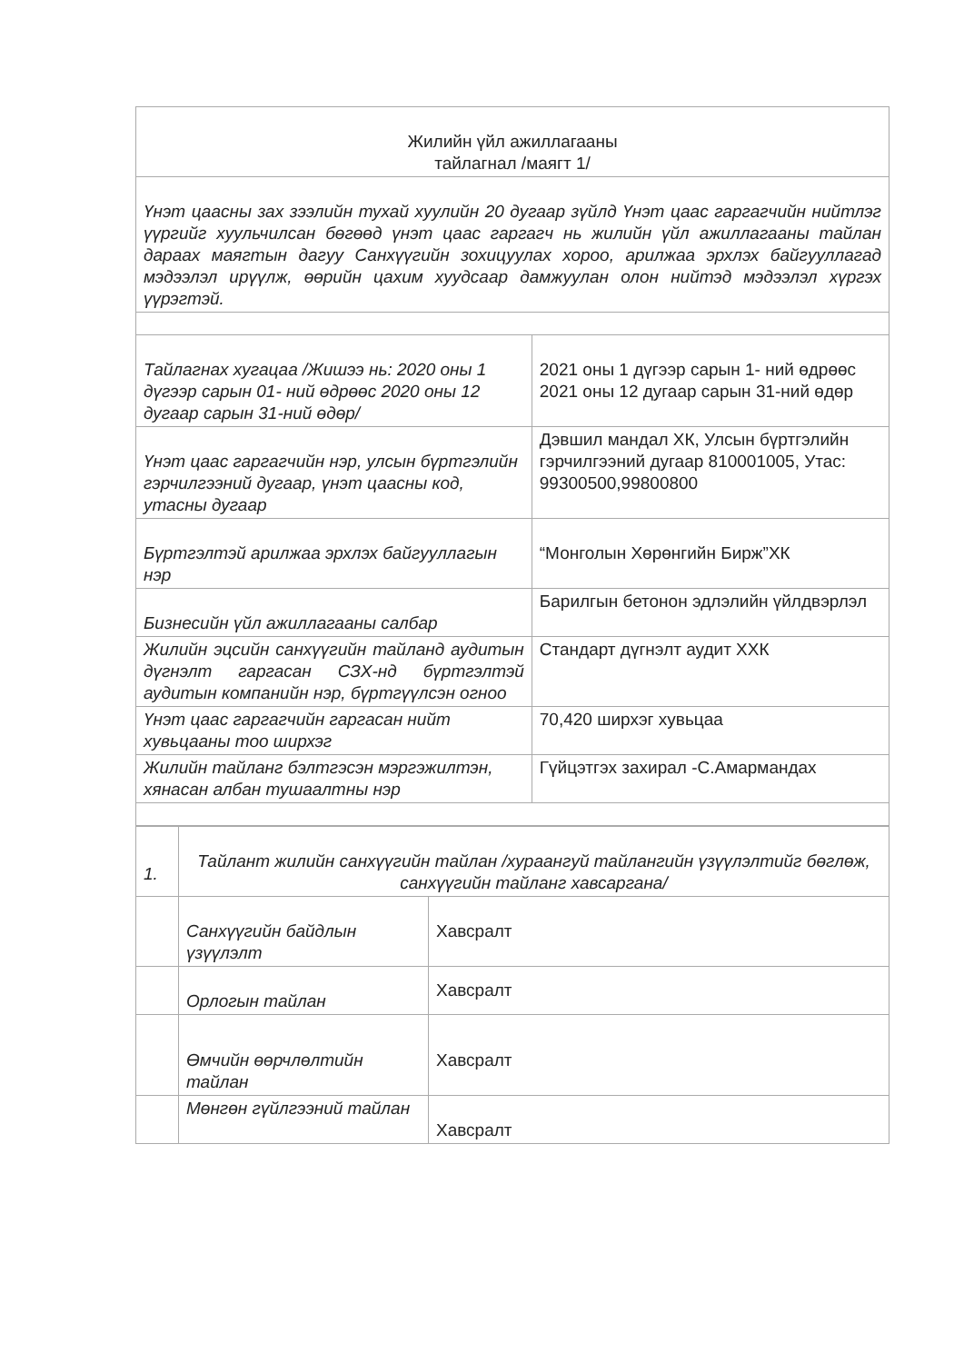| Жилийн үйл ажиллагааны тайлагнал /маягт 1/ | |
| Үнэт цаасны зах зээлийн тухай хуулийн 20 дугаар зүйлд Үнэт цаас гаргагчийн нийтлэг үүргийг хуульчилсан бөгөөд үнэт цаас гаргагч нь жилийн үйл ажиллагааны тайлан дараах маягтын дагуу Санхүүгийн зохицуулах хороо, арилжаа эрхлэх байгууллагад мэдээлэл ирүүлж, өөрийн цахим хуудсаар дамжуулан олон нийтэд мэдээлэл хүргэх үүрэгтэй. | |
| Тайлагнах хугацаа /Жишээ нь: 2020 оны 1 дүгээр сарын 01- ний өдрөөс 2020 оны 12 дугаар сарын 31-ний өдөр/ | 2021 оны 1 дүгээр сарын 1- ний өдрөөс 2021 оны 12 дугаар сарын 31-ний өдөр |
| Үнэт цаас гаргагчийн нэр, улсын бүртгэлийн гэрчилгээний дугаар, үнэт цаасны код, утасны дугаар | Дэвшил мандал ХК, Улсын бүртгэлийн гэрчилгээний дугаар 810001005, Утас: 99300500,99800800 |
| Бүртгэлтэй арилжаа эрхлэх байгууллагын нэр | “Монголын Хөрөнгийн Бирж”ХК |
| Бизнесийн үйл ажиллагааны салбар | Барилгын бетонон эдлэлийн үйлдвэрлэл |
| Жилийн эцсийн санхүүгийн тайланд аудитын дүгнэлт гаргасан СЗХ-нд бүртгэлтэй аудитын компанийн нэр, бүртгүүлсэн огноо | Стандарт дүгнэлт аудит ХХК |
| Үнэт цаас гаргагчийн гаргасан нийт хувьцааны тоо ширхэг | 70,420 ширхэг хувьцаа |
| Жилийн тайланг бэлтгэсэн мэргэжилтэн, хянасан албан тушаалтны нэр | Гүйцэтгэх захирал -С.Амармандах |
| 1. | Тайлант жилийн санхүүгийн тайлан /хураангуй тайлангийн үзүүлэлтийг бөглөж, санхүүгийн тайланг хавсаргана/ | |
| | Санхүүгийн байдлын үзүүлэлт | Хавсралт |
| | Орлогын тайлан | Хавсралт |
| | Өмчийн өөрчлөлтийн тайлан | Хавсралт |
| | Мөнгөн гүйлгээний тайлан | Хавсралт |